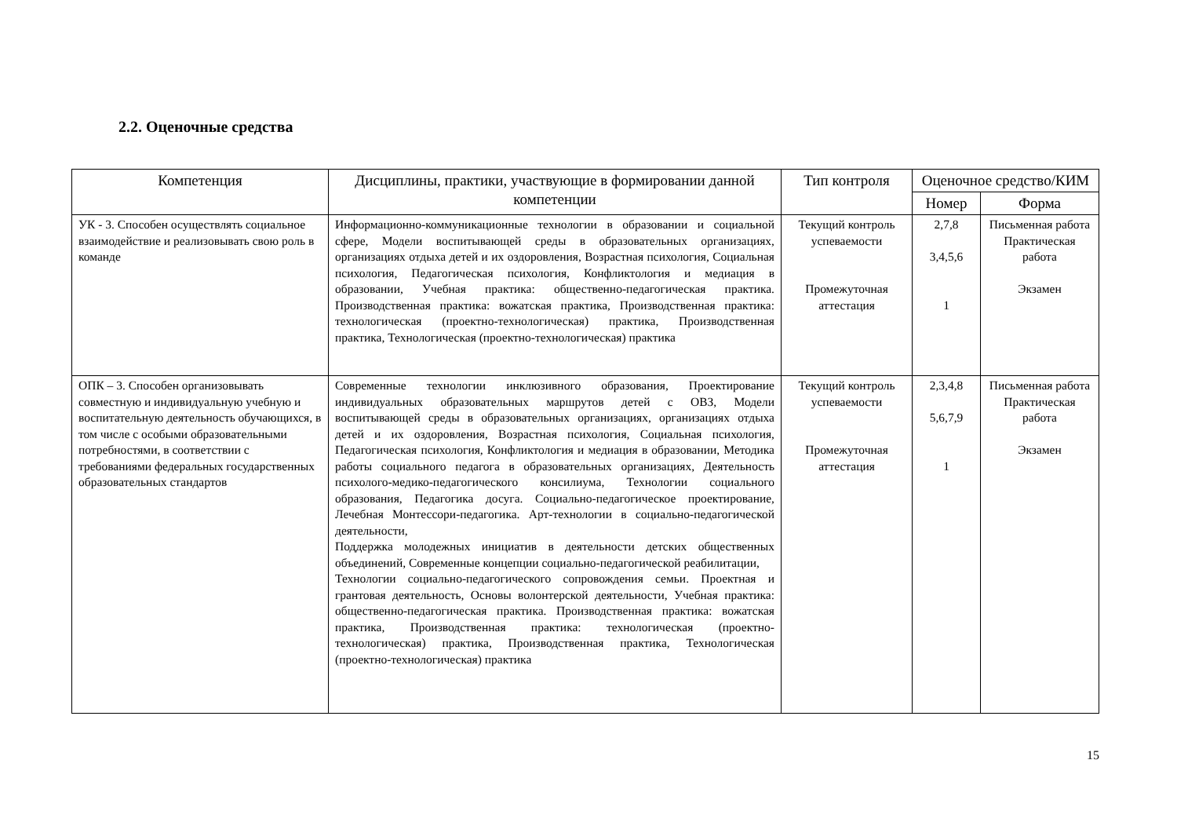2.2. Оценочные средства
| Компетенция | Дисциплины, практики, участвующие в формировании данной компетенции | Тип контроля | Оценочное средство/КИМ | |
| --- | --- | --- | --- | --- |
| | | | Номер | Форма |
| УК - 3. Способен осуществлять социальное взаимодействие и реализовывать свою роль в команде | Информационно-коммуникационные технологии в образовании и социальной сфере, Модели воспитывающей среды в образовательных организациях, организациях отдыха детей и их оздоровления, Возрастная психология, Социальная психология, Педагогическая психология, Конфликтология и медиация в образовании, Учебная практика: общественно-педагогическая практика. Производственная практика: вожатская практика, Производственная практика: технологическая (проектно-технологическая) практика, Производственная практика, Технологическая (проектно-технологическая) практика | Текущий контроль успеваемости Промежуточная аттестация | 2,7,8 3,4,5,6 1 | Письменная работа Практическая работа Экзамен |
| ОПК – 3. Способен организовывать совместную и индивидуальную учебную и воспитательную деятельность обучающихся, в том числе с особыми образовательными потребностями, в соответствии с требованиями федеральных государственных образовательных стандартов | Современные технологии инклюзивного образования, Проектирование индивидуальных образовательных маршрутов детей с ОВЗ, Модели воспитывающей среды в образовательных организациях, организациях отдыха детей и их оздоровления, Возрастная психология, Социальная психология, Педагогическая психология, Конфликтология и медиация в образовании, Методика работы социального педагога в образовательных организациях, Деятельность психолого-медико-педагогического консилиума, Технологии социального образования, Педагогика досуга. Социально-педагогическое проектирование, Лечебная Монтессори-педагогика. Арт-технологии в социально-педагогической деятельности, Поддержка молодежных инициатив в деятельности детских общественных объединений, Современные концепции социально-педагогической реабилитации, Технологии социально-педагогического сопровождения семьи. Проектная и грантовая деятельность, Основы волонтерской деятельности, Учебная практика: общественно-педагогическая практика. Производственная практика: вожатская практика, Производственная практика: технологическая (проектно-технологическая) практика, Производственная практика, Технологическая (проектно-технологическая) практика | Текущий контроль успеваемости Промежуточная аттестация | 2,3,4,8 5,6,7,9 1 | Письменная работа Практическая работа Экзамен |
15